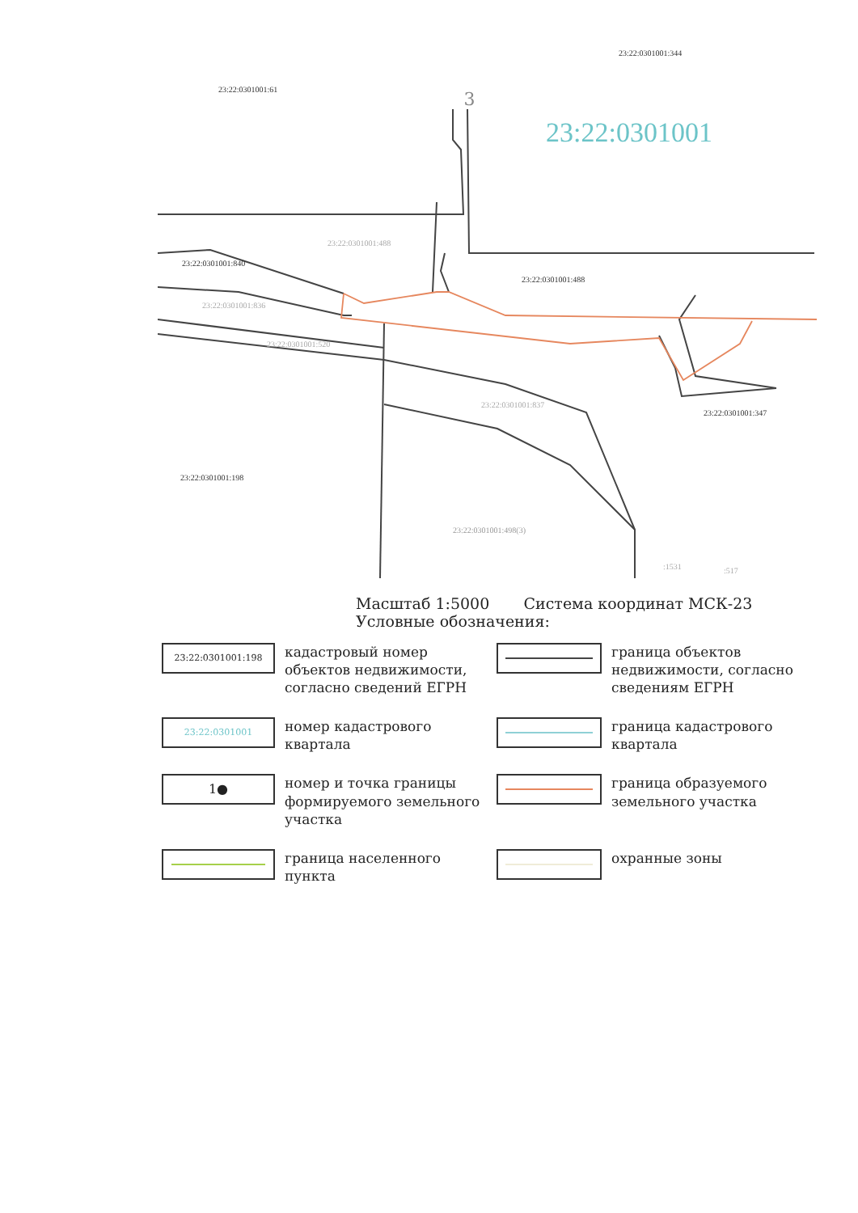3
23:22:0301001:61
23:22:0301001:344
23:22:0301001
23:22:0301001:488
23:22:0301001:840
23:22:0301001:488
23:22:0301001:836
23:22:0301001:520
23:22:0301001:837
23:22:0301001:347
23:22:0301001:198
23:22:0301001:498(3)
:1531 :517
Масштаб 1:5000 Система координат МСК-23
Условные обозначения:
23:22:0301001:198
кадастровый номер объектов недвижимости, согласно сведений ЕГРН
граница объектов недвижимости, согласно сведениям ЕГРН
23:22:0301001
номер кадастрового квартала
граница кадастрового квартала
1●
номер и точка границы формируемого земельного участка
граница образуемого земельного участка
граница населенного пункта
охранные зоны